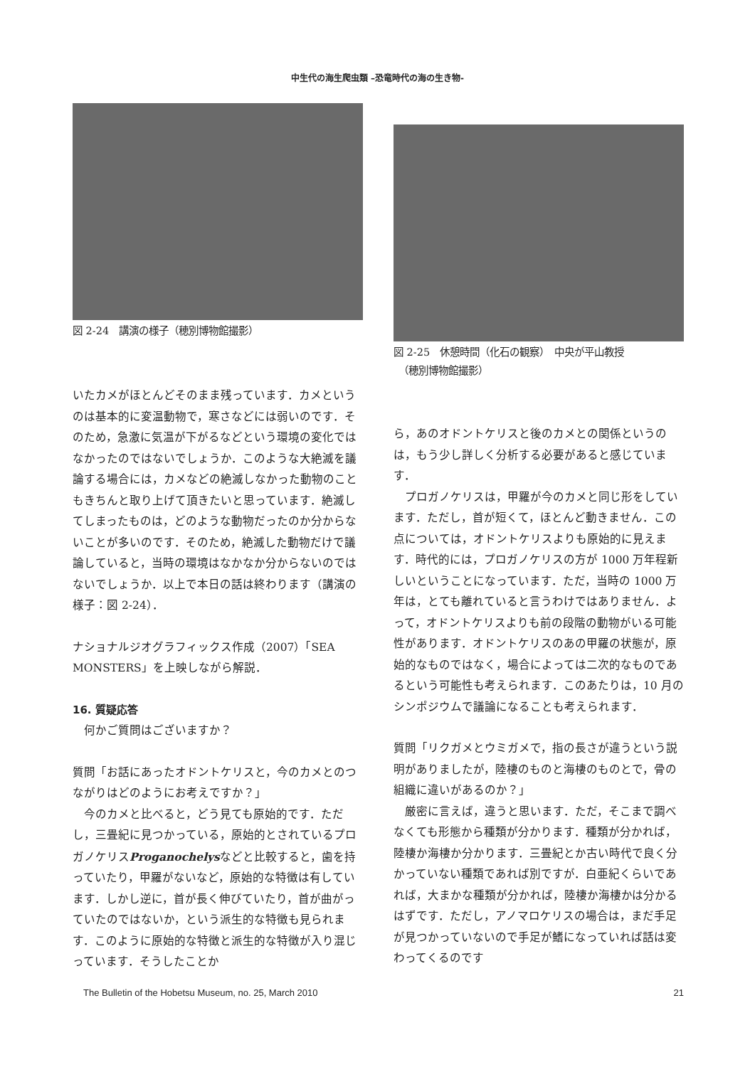中生代の海生爬虫類 –恐竜時代の海の生き物-
図 2-24　講演の様子（穂別博物館撮影）
いたカメがほとんどそのまま残っています．カメというのは基本的に変温動物で，寒さなどには弱いのです．そのため，急激に気温が下がるなどという環境の変化ではなかったのではないでしょうか．このような大絶滅を議論する場合には，カメなどの絶滅しなかった動物のこともきちんと取り上げて頂きたいと思っています．絶滅してしまったものは，どのような動物だったのか分からないことが多いのです．そのため，絶滅した動物だけで議論していると，当時の環境はなかなか分からないのではないでしょうか．以上で本日の話は終わります（講演の様子：図 2-24）．
ナショナルジオグラフィックス作成（2007）「SEA MONSTERS」を上映しながら解説．
16. 質疑応答
何かご質問はございますか？
質問「お話にあったオドントケリスと，今のカメとのつながりはどのようにお考えですか？」
今のカメと比べると，どう見ても原始的です．ただし，三畳紀に見つかっている，原始的とされているプロガノケリスProganochelysなどと比較すると，歯を持っていたり，甲羅がないなど，原始的な特徴は有しています．しかし逆に，首が長く伸びていたり，首が曲がっていたのではないか，という派生的な特徴も見られます．このように原始的な特徴と派生的な特徴が入り混じっています．そうしたことか
図 2-25　休憩時間（化石の観察）　中央が平山教授
　（穂別博物館撮影）
ら，あのオドントケリスと後のカメとの関係というのは，もう少し詳しく分析する必要があると感じています．
プロガノケリスは，甲羅が今のカメと同じ形をしています．ただし，首が短くて，ほとんど動きません．この点については，オドントケリスよりも原始的に見えます．時代的には，プロガノケリスの方が 1000 万年程新しいということになっています．ただ，当時の 1000 万年は，とても離れていると言うわけではありません．よって，オドントケリスよりも前の段階の動物がいる可能性があります．オドントケリスのあの甲羅の状態が，原始的なものではなく，場合によっては二次的なものであるという可能性も考えられます．このあたりは，10 月のシンポジウムで議論になることも考えられます．
質問「リクガメとウミガメで，指の長さが違うという説明がありましたが，陸棲のものと海棲のものとで，骨の組織に違いがあるのか？」
厳密に言えば，違うと思います．ただ，そこまで調べなくても形態から種類が分かります．種類が分かれば，陸棲か海棲か分かります．三畳紀とか古い時代で良く分かっていない種類であれば別ですが．白亜紀くらいであれば，大まかな種類が分かれば，陸棲か海棲かは分かるはずです．ただし，アノマロケリスの場合は，まだ手足が見つかっていないので手足が鰭になっていれば話は変わってくるのです
The Bulletin of the Hobetsu Museum, no. 25, March 2010 21